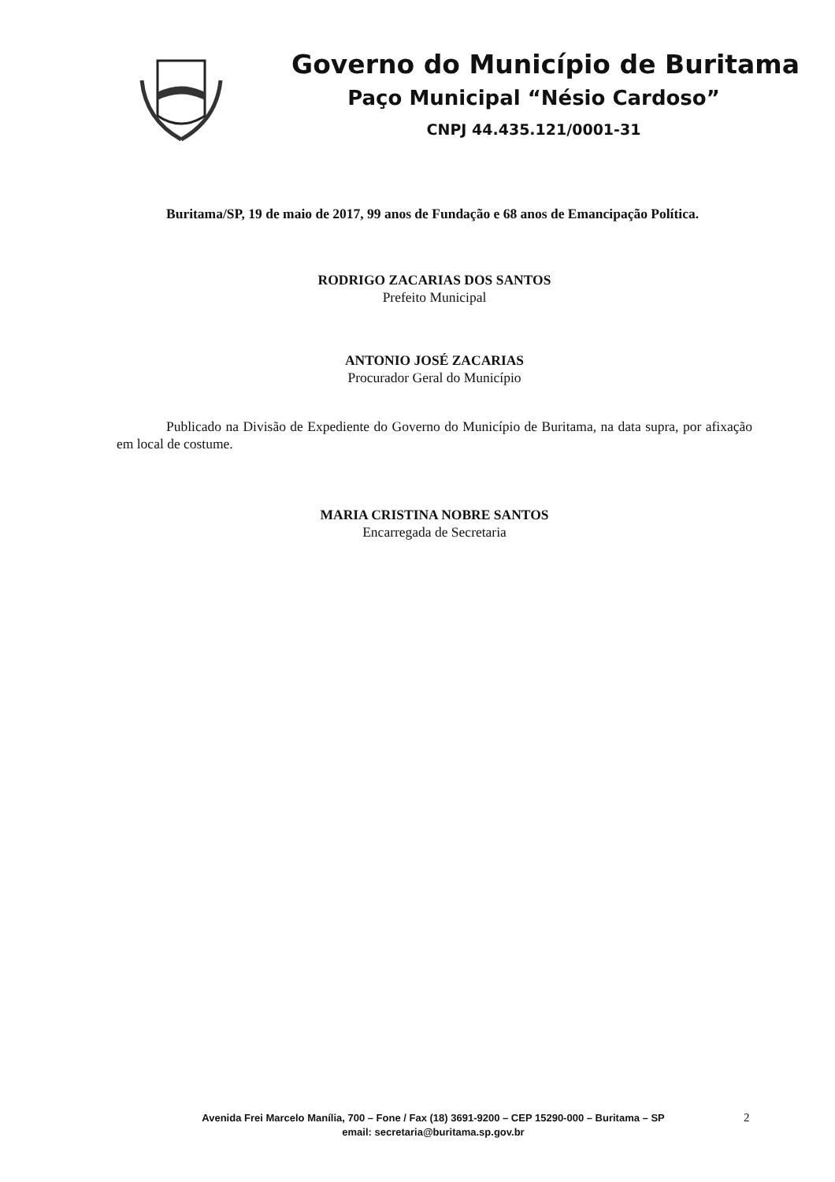Governo do Município de Buritama
Paço Municipal “Nésio Cardoso”
CNPJ 44.435.121/0001-31
Buritama/SP, 19 de maio de 2017, 99 anos de Fundação e 68 anos de Emancipação Política.
RODRIGO ZACARIAS DOS SANTOS
Prefeito Municipal
ANTONIO JOSÉ ZACARIAS
Procurador Geral do Município
Publicado na Divisão de Expediente do Governo do Município de Buritama, na data supra, por afixação em local de costume.
MARIA CRISTINA NOBRE SANTOS
Encarregada de Secretaria
Avenida Frei Marcelo Manília, 700 – Fone / Fax (18) 3691-9200 – CEP 15290-000 – Buritama – SP
email: secretaria@buritama.sp.gov.br
2